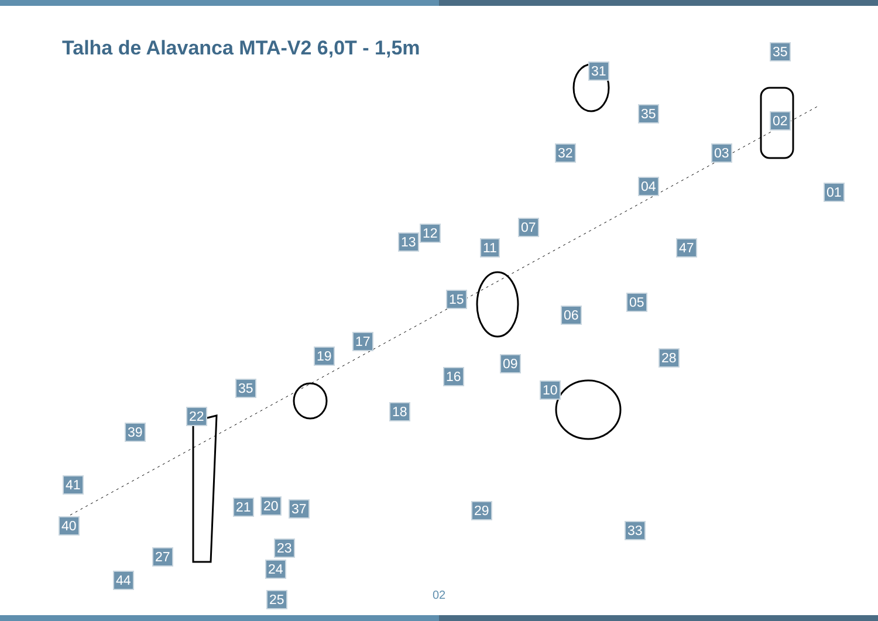Talha de Alavanca MTA-V2 6,0T - 1,5m
35
31
35 02
32 03
01 04
07 12
13 11 47
15 05
06
17
19 28 09
16
35 10
18 22
39
41
21 20 37 29
40 33
23
27
24
44
25
02